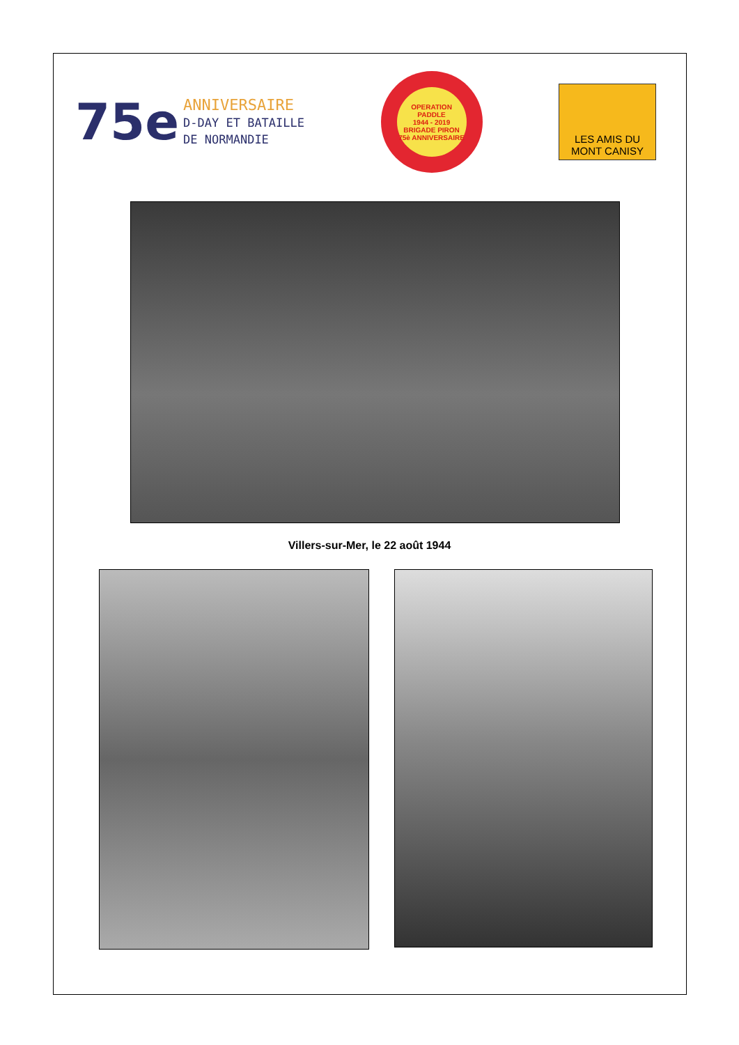75e
ANNIVERSAIRE
D-DAY ET BATAILLE
DE NORMANDIE
OPERATION PADDLE
1944 - 2019
BRIGADE PIRON
75è ANNIVERSAIRE
LES AMIS DU
MONT CANISY
Villers-sur-Mer, le 22 août 1944